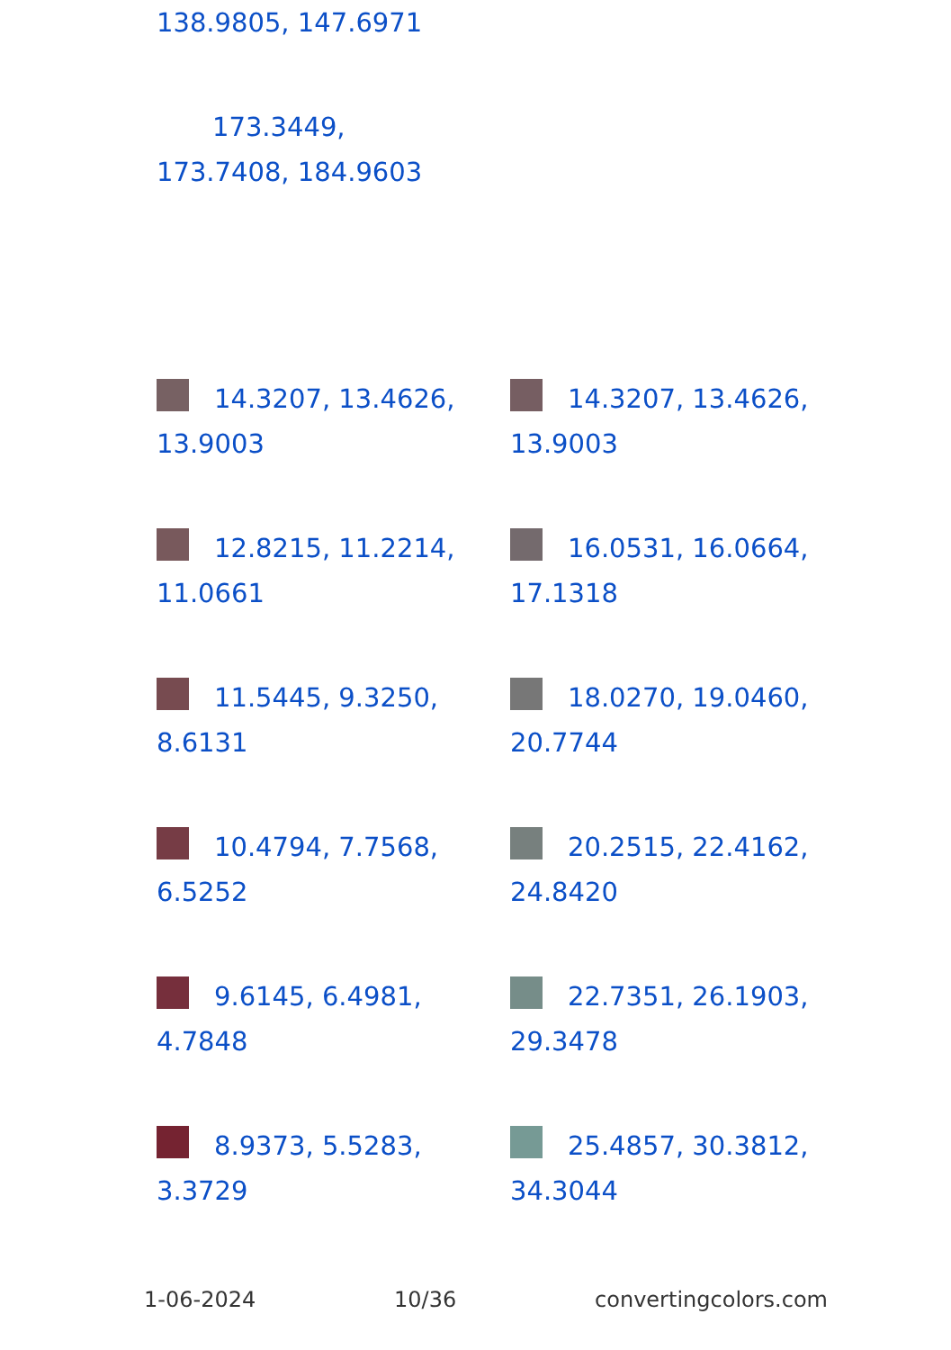138.9805, 147.6971
173.3449,
173.7408, 184.9603
14.3207, 13.4626, 13.9003
14.3207, 13.4626, 13.9003
12.8215, 11.2214, 11.0661
16.0531, 16.0664, 17.1318
11.5445, 9.3250, 8.6131
18.0270, 19.0460, 20.7744
10.4794, 7.7568, 6.5252
20.2515, 22.4162, 24.8420
9.6145, 6.4981, 4.7848
22.7351, 26.1903, 29.3478
8.9373, 5.5283, 3.3729
25.4857, 30.3812, 34.3044
1-06-2024 10/36 convertingcolors.com